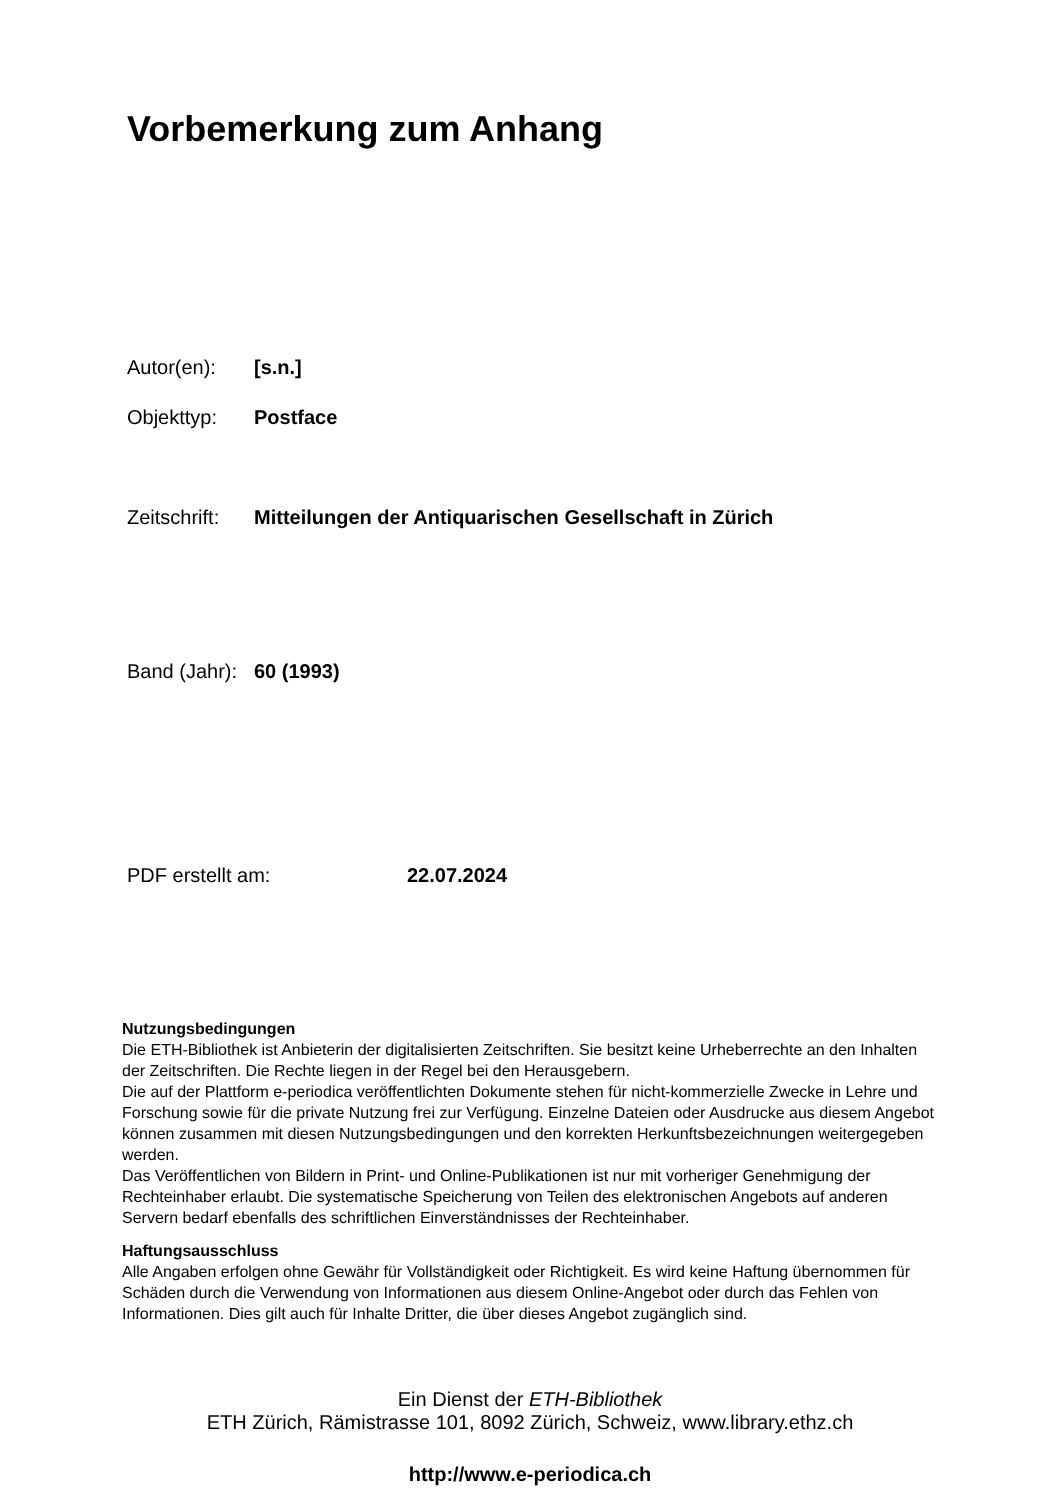Vorbemerkung zum Anhang
Autor(en): [s.n.]
Objekttyp: Postface
Zeitschrift: Mitteilungen der Antiquarischen Gesellschaft in Zürich
Band (Jahr): 60 (1993)
PDF erstellt am: 22.07.2024
Nutzungsbedingungen
Die ETH-Bibliothek ist Anbieterin der digitalisierten Zeitschriften. Sie besitzt keine Urheberrechte an den Inhalten der Zeitschriften. Die Rechte liegen in der Regel bei den Herausgebern.
Die auf der Plattform e-periodica veröffentlichten Dokumente stehen für nicht-kommerzielle Zwecke in Lehre und Forschung sowie für die private Nutzung frei zur Verfügung. Einzelne Dateien oder Ausdrucke aus diesem Angebot können zusammen mit diesen Nutzungsbedingungen und den korrekten Herkunftsbezeichnungen weitergegeben werden.
Das Veröffentlichen von Bildern in Print- und Online-Publikationen ist nur mit vorheriger Genehmigung der Rechteinhaber erlaubt. Die systematische Speicherung von Teilen des elektronischen Angebots auf anderen Servern bedarf ebenfalls des schriftlichen Einverständnisses der Rechteinhaber.
Haftungsausschluss
Alle Angaben erfolgen ohne Gewähr für Vollständigkeit oder Richtigkeit. Es wird keine Haftung übernommen für Schäden durch die Verwendung von Informationen aus diesem Online-Angebot oder durch das Fehlen von Informationen. Dies gilt auch für Inhalte Dritter, die über dieses Angebot zugänglich sind.
Ein Dienst der ETH-Bibliothek
ETH Zürich, Rämistrasse 101, 8092 Zürich, Schweiz, www.library.ethz.ch
http://www.e-periodica.ch